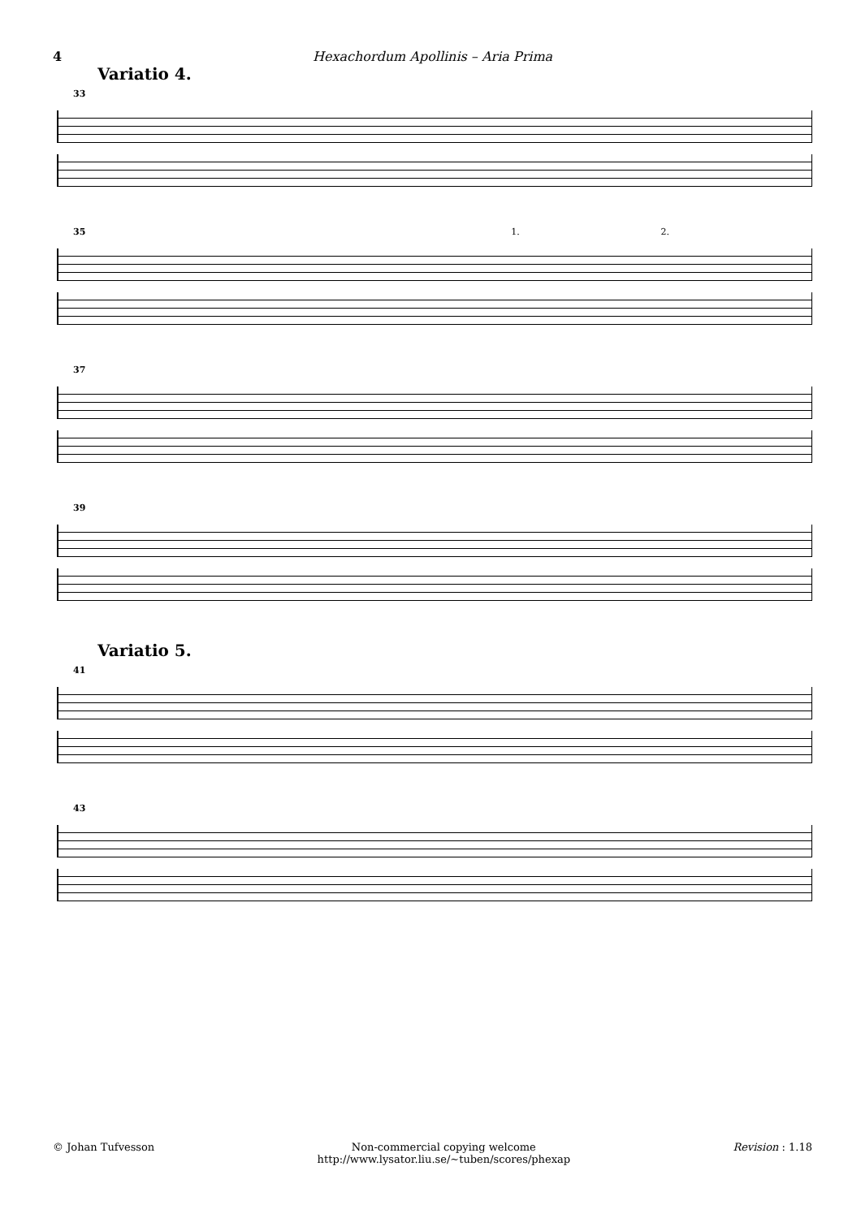4 Hexachordum Apollinis – Aria Prima
Variatio 4.
33
35 1. 2.
37
39
Variatio 5.
41
43
© Johan Tufvesson Non-commercial copying welcome
http://www.lysator.liu.se/∼tuben/scores/phexap Revision : 1.18